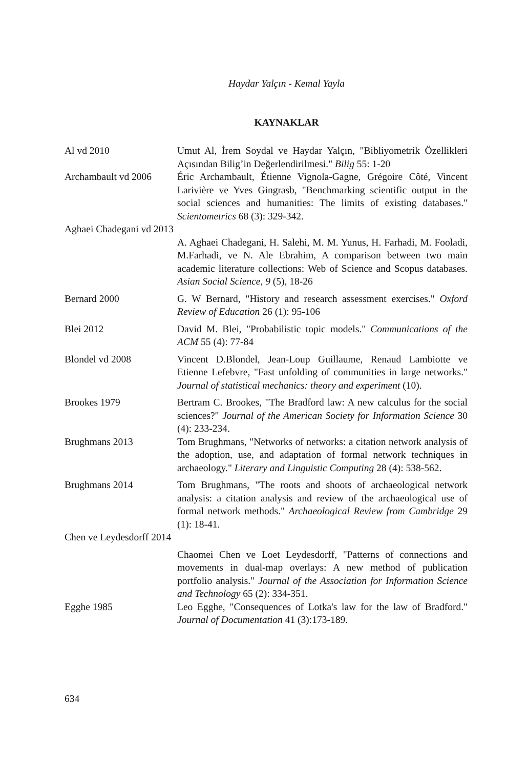Haydar Yalçın - Kemal Yayla
KAYNAKLAR
Al vd 2010 Umut Al, İrem Soydal ve Haydar Yalçın, "Bibliyometrik Özellikleri Açısından Bilig’in Değerlendirilmesi." Bilig 55: 1-20
Archambault vd 2006
Éric Archambault, Étienne Vignola-Gagne, Grégoire Côté, Vincent Larivière ve Yves Gingrasb, "Benchmarking scientific output in the social sciences and humanities: The limits of existing databases." Scientometrics 68 (3): 329-342.
Aghaei Chadegani vd 2013
A. Aghaei Chadegani, H. Salehi, M. M. Yunus, H. Farhadi, M. Fooladi, M.Farhadi, ve N. Ale Ebrahim, A comparison between two main academic literature collections: Web of Science and Scopus databases. Asian Social Science, 9 (5), 18-26
Bernard 2000 G. W Bernard, "History and research assessment exercises." Oxford Review of Education 26 (1): 95-106
Blei 2012 David M. Blei, "Probabilistic topic models." Communications of the ACM 55 (4): 77-84
Blondel vd 2008 Vincent D.Blondel, Jean-Loup Guillaume, Renaud Lambiotte ve Etienne Lefebvre, "Fast unfolding of communities in large networks." Journal of statistical mechanics: theory and experiment (10).
Brookes 1979 Bertram C. Brookes, "The Bradford law: A new calculus for the social sciences?" Journal of the American Society for Information Science 30 (4): 233-234.
Brughmans 2013 Tom Brughmans, "Networks of networks: a citation network analysis of the adoption, use, and adaptation of formal network techniques in archaeology." Literary and Linguistic Computing 28 (4): 538-562.
Brughmans 2014 Tom Brughmans, "The roots and shoots of archaeological network analysis: a citation analysis and review of the archaeological use of formal network methods." Archaeological Review from Cambridge 29 (1): 18-41.
Chen ve Leydesdorff 2014
Chaomei Chen ve Loet Leydesdorff, "Patterns of connections and movements in dual-map overlays: A new method of publication portfolio analysis." Journal of the Association for Information Science and Technology 65 (2): 334-351.
Egghe 1985 Leo Egghe, "Consequences of Lotka's law for the law of Bradford." Journal of Documentation 41 (3):173-189.
634